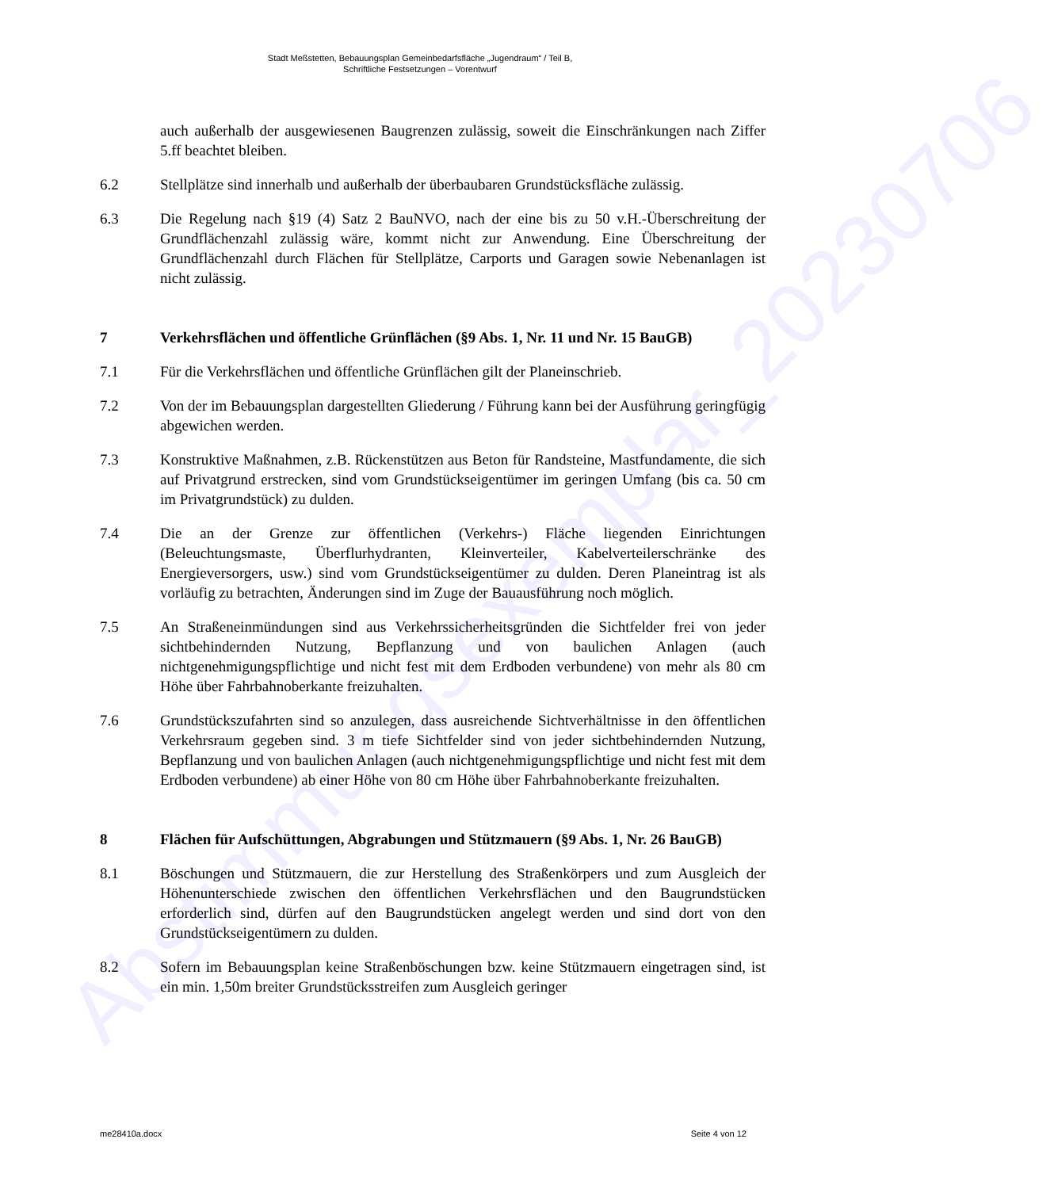Abstimmungsexemplar_20230706
Stadt Meßstetten, Bebauungsplan Gemeinbedarfsfläche „Jugendraum“ / Teil B,
Schriftliche Festsetzungen – Vorentwurf
auch außerhalb der ausgewiesenen Baugrenzen zulässig, soweit die Einschränkungen nach Ziffer 5.ff beachtet bleiben.
6.2 Stellplätze sind innerhalb und außerhalb der überbaubaren Grundstücksfläche zulässig.
6.3 Die Regelung nach §19 (4) Satz 2 BauNVO, nach der eine bis zu 50 v.H.-Überschreitung der Grundflächenzahl zulässig wäre, kommt nicht zur Anwendung. Eine Überschreitung der Grundflächenzahl durch Flächen für Stellplätze, Carports und Garagen sowie Nebenanlagen ist nicht zulässig.
7 Verkehrsflächen und öffentliche Grünflächen (§9 Abs. 1, Nr. 11 und Nr. 15 BauGB)
7.1 Für die Verkehrsflächen und öffentliche Grünflächen gilt der Planeinschrieb.
7.2 Von der im Bebauungsplan dargestellten Gliederung / Führung kann bei der Ausführung geringfügig abgewichen werden.
7.3 Konstruktive Maßnahmen, z.B. Rückenstützen aus Beton für Randsteine, Mastfundamente, die sich auf Privatgrund erstrecken, sind vom Grundstückseigentümer im geringen Umfang (bis ca. 50 cm im Privatgrundstück) zu dulden.
7.4 Die an der Grenze zur öffentlichen (Verkehrs-) Fläche liegenden Einrichtungen (Beleuchtungsmaste, Überflurhydranten, Kleinverteiler, Kabelverteilerschränke des Energieversorgers, usw.) sind vom Grundstückseigentümer zu dulden. Deren Planeintrag ist als vorläufig zu betrachten, Änderungen sind im Zuge der Bauausführung noch möglich.
7.5 An Straßeneinmündungen sind aus Verkehrssicherheitsgründen die Sichtfelder frei von jeder sichtbehindernden Nutzung, Bepflanzung und von baulichen Anlagen (auch nichtgenehmigungspflichtige und nicht fest mit dem Erdboden verbundene) von mehr als 80 cm Höhe über Fahrbahnoberkante freizuhalten.
7.6 Grundstückszufahrten sind so anzulegen, dass ausreichende Sichtverhältnisse in den öffentlichen Verkehrsraum gegeben sind. 3 m tiefe Sichtfelder sind von jeder sichtbehindernden Nutzung, Bepflanzung und von baulichen Anlagen (auch nichtgenehmigungspflichtige und nicht fest mit dem Erdboden verbundene) ab einer Höhe von 80 cm Höhe über Fahrbahnoberkante freizuhalten.
8 Flächen für Aufschüttungen, Abgrabungen und Stützmauern (§9 Abs. 1, Nr. 26 BauGB)
8.1 Böschungen und Stützmauern, die zur Herstellung des Straßenkörpers und zum Ausgleich der Höhenunterschiede zwischen den öffentlichen Verkehrsflächen und den Baugrundstücken erforderlich sind, dürfen auf den Baugrundstücken angelegt werden und sind dort von den Grundstückseigentümern zu dulden.
8.2 Sofern im Bebauungsplan keine Straßenböschungen bzw. keine Stützmauern eingetragen sind, ist ein min. 1,50m breiter Grundstücksstreifen zum Ausgleich geringer
me28410a.docx Seite 4 von 12